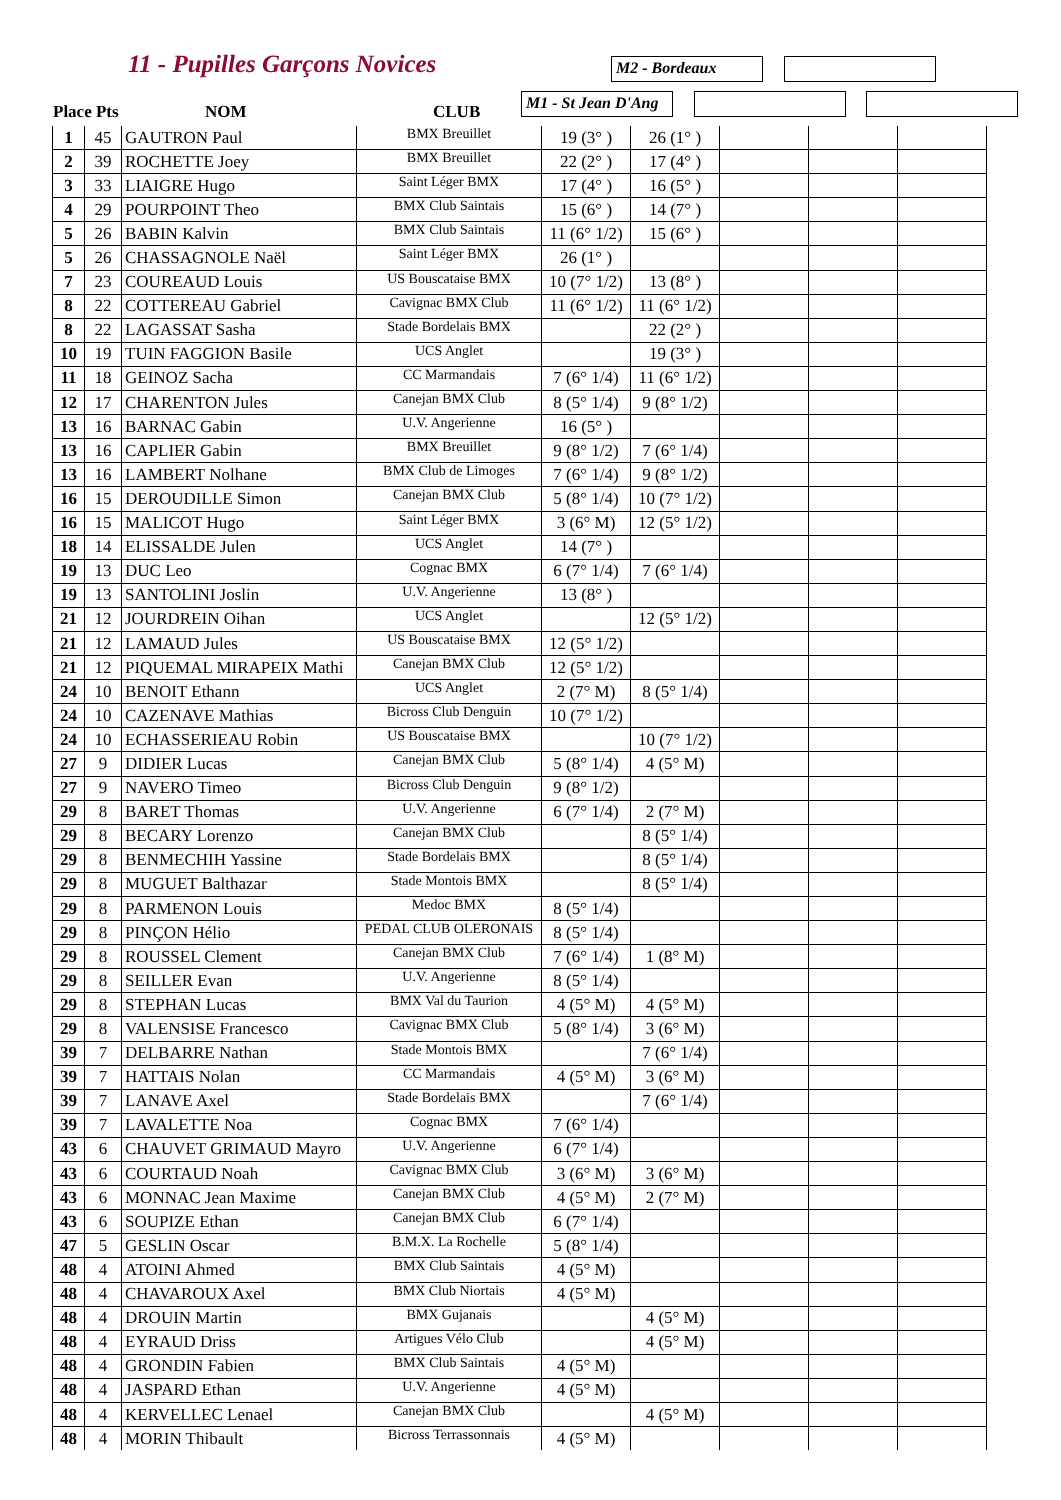11 - Pupilles Garçons Novices M2 - Bordeaux
M1 - St Jean D'Ang
Place Pts NOM CLUB
| 1 | 45 | GAUTRON Paul | BMX Breuillet | 19 (3° ) | 26 (1° ) | | | |
| 2 | 39 | ROCHETTE Joey | BMX Breuillet | 22 (2° ) | 17 (4° ) | | | |
| 3 | 33 | LIAIGRE Hugo | Saint Léger BMX | 17 (4° ) | 16 (5° ) | | | |
| 4 | 29 | POURPOINT Theo | BMX Club Saintais | 15 (6° ) | 14 (7° ) | | | |
| 5 | 26 | BABIN Kalvin | BMX Club Saintais | 11 (6° 1/2) | 15 (6° ) | | | |
| 5 | 26 | CHASSAGNOLE Naël | Saint Léger BMX | 26 (1° ) | | | | |
| 7 | 23 | COUREAUD Louis | US Bouscataise BMX | 10 (7° 1/2) | 13 (8° ) | | | |
| 8 | 22 | COTTEREAU Gabriel | Cavignac BMX Club | 11 (6° 1/2) | 11 (6° 1/2) | | | |
| 8 | 22 | LAGASSAT Sasha | Stade Bordelais BMX | | 22 (2° ) | | | |
| 10 | 19 | TUIN FAGGION Basile | UCS Anglet | | 19 (3° ) | | | |
| 11 | 18 | GEINOZ Sacha | CC Marmandais | 7 (6° 1/4) | 11 (6° 1/2) | | | |
| 12 | 17 | CHARENTON Jules | Canejan BMX Club | 8 (5° 1/4) | 9 (8° 1/2) | | | |
| 13 | 16 | BARNAC Gabin | U.V. Angerienne | 16 (5° ) | | | | |
| 13 | 16 | CAPLIER Gabin | BMX Breuillet | 9 (8° 1/2) | 7 (6° 1/4) | | | |
| 13 | 16 | LAMBERT Nolhane | BMX Club de Limoges | 7 (6° 1/4) | 9 (8° 1/2) | | | |
| 16 | 15 | DEROUDILLE Simon | Canejan BMX Club | 5 (8° 1/4) | 10 (7° 1/2) | | | |
| 16 | 15 | MALICOT Hugo | Saint Léger BMX | 3 (6° M) | 12 (5° 1/2) | | | |
| 18 | 14 | ELISSALDE Julen | UCS Anglet | 14 (7° ) | | | | |
| 19 | 13 | DUC Leo | Cognac BMX | 6 (7° 1/4) | 7 (6° 1/4) | | | |
| 19 | 13 | SANTOLINI Joslin | U.V. Angerienne | 13 (8° ) | | | | |
| 21 | 12 | JOURDREIN Oihan | UCS Anglet | | 12 (5° 1/2) | | | |
| 21 | 12 | LAMAUD Jules | US Bouscataise BMX | 12 (5° 1/2) | | | | |
| 21 | 12 | PIQUEMAL MIRAPEIX Mathi | Canejan BMX Club | 12 (5° 1/2) | | | | |
| 24 | 10 | BENOIT Ethann | UCS Anglet | 2 (7° M) | 8 (5° 1/4) | | | |
| 24 | 10 | CAZENAVE Mathias | Bicross Club Denguin | 10 (7° 1/2) | | | | |
| 24 | 10 | ECHASSERIEAU Robin | US Bouscataise BMX | | 10 (7° 1/2) | | | |
| 27 | 9 | DIDIER Lucas | Canejan BMX Club | 5 (8° 1/4) | 4 (5° M) | | | |
| 27 | 9 | NAVERO Timeo | Bicross Club Denguin | 9 (8° 1/2) | | | | |
| 29 | 8 | BARET Thomas | U.V. Angerienne | 6 (7° 1/4) | 2 (7° M) | | | |
| 29 | 8 | BECARY Lorenzo | Canejan BMX Club | | 8 (5° 1/4) | | | |
| 29 | 8 | BENMECHIH Yassine | Stade Bordelais BMX | | 8 (5° 1/4) | | | |
| 29 | 8 | MUGUET Balthazar | Stade Montois BMX | | 8 (5° 1/4) | | | |
| 29 | 8 | PARMENON Louis | Medoc BMX | 8 (5° 1/4) | | | | |
| 29 | 8 | PINÇON Hélio | PEDAL CLUB OLERONAIS | 8 (5° 1/4) | | | | |
| 29 | 8 | ROUSSEL Clement | Canejan BMX Club | 7 (6° 1/4) | 1 (8° M) | | | |
| 29 | 8 | SEILLER Evan | U.V. Angerienne | 8 (5° 1/4) | | | | |
| 29 | 8 | STEPHAN Lucas | BMX Val du Taurion | 4 (5° M) | 4 (5° M) | | | |
| 29 | 8 | VALENSISE Francesco | Cavignac BMX Club | 5 (8° 1/4) | 3 (6° M) | | | |
| 39 | 7 | DELBARRE Nathan | Stade Montois BMX | | 7 (6° 1/4) | | | |
| 39 | 7 | HATTAIS Nolan | CC Marmandais | 4 (5° M) | 3 (6° M) | | | |
| 39 | 7 | LANAVE Axel | Stade Bordelais BMX | | 7 (6° 1/4) | | | |
| 39 | 7 | LAVALETTE Noa | Cognac BMX | 7 (6° 1/4) | | | | |
| 43 | 6 | CHAUVET GRIMAUD Mayro | U.V. Angerienne | 6 (7° 1/4) | | | | |
| 43 | 6 | COURTAUD Noah | Cavignac BMX Club | 3 (6° M) | 3 (6° M) | | | |
| 43 | 6 | MONNAC Jean Maxime | Canejan BMX Club | 4 (5° M) | 2 (7° M) | | | |
| 43 | 6 | SOUPIZE Ethan | Canejan BMX Club | 6 (7° 1/4) | | | | |
| 47 | 5 | GESLIN Oscar | B.M.X. La Rochelle | 5 (8° 1/4) | | | | |
| 48 | 4 | ATOINI Ahmed | BMX Club Saintais | 4 (5° M) | | | | |
| 48 | 4 | CHAVAROUX Axel | BMX Club Niortais | 4 (5° M) | | | | |
| 48 | 4 | DROUIN Martin | BMX Gujanais | | 4 (5° M) | | | |
| 48 | 4 | EYRAUD Driss | Artigues Vélo Club | | 4 (5° M) | | | |
| 48 | 4 | GRONDIN Fabien | BMX Club Saintais | 4 (5° M) | | | | |
| 48 | 4 | JASPARD Ethan | U.V. Angerienne | 4 (5° M) | | | | |
| 48 | 4 | KERVELLEC Lenael | Canejan BMX Club | | 4 (5° M) | | | |
| 48 | 4 | MORIN Thibault | Bicross Terrassonnais | 4 (5° M) | | | | |